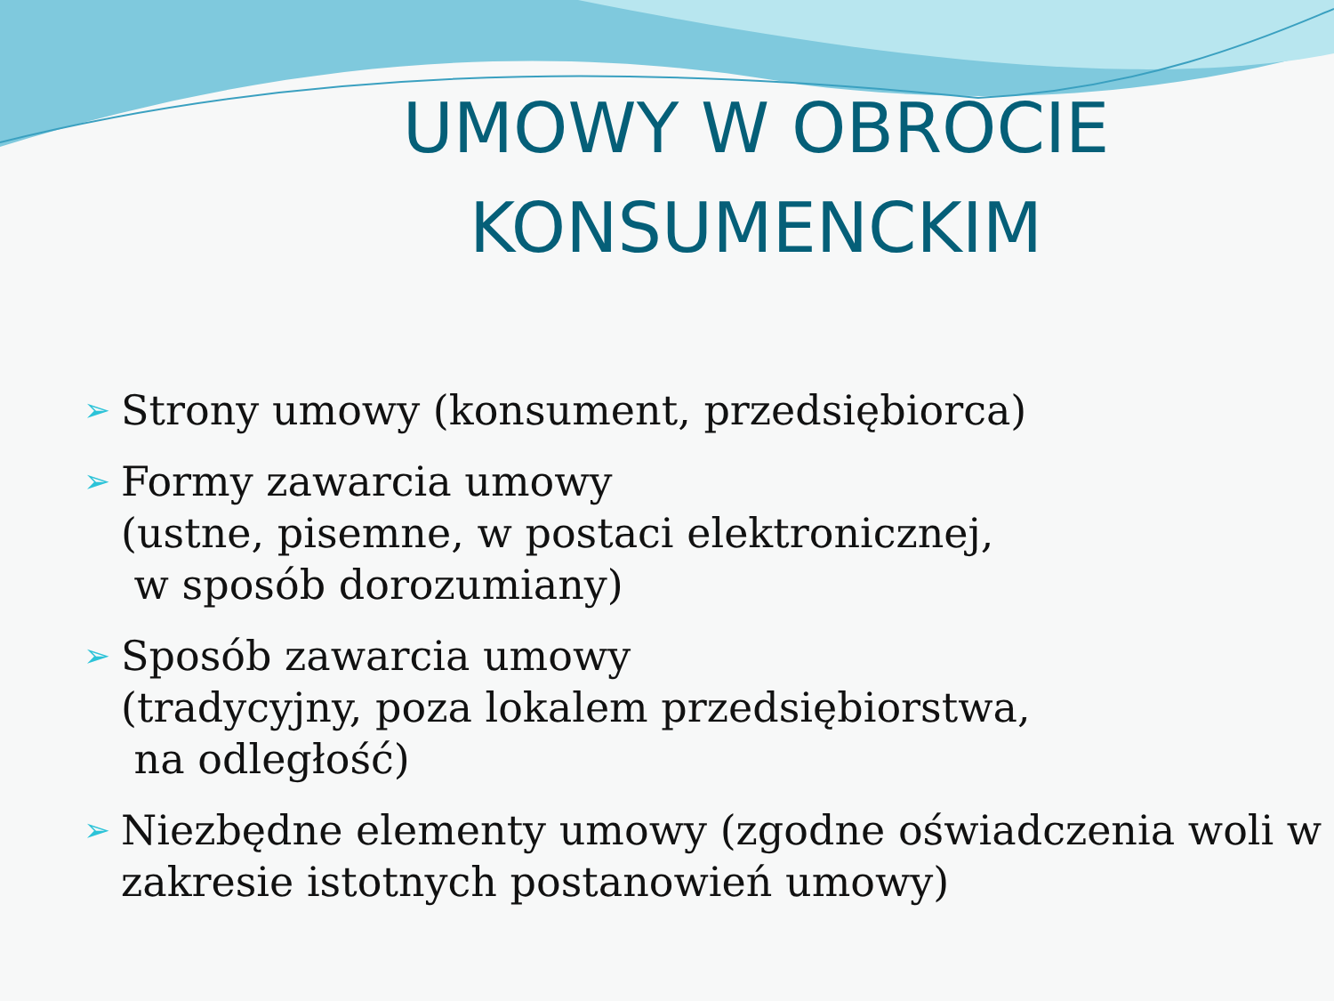UMOWY W OBROCIE KONSUMENCKIM
➢ Strony umowy (konsument, przedsiębiorca)
➢ Formy zawarcia umowy
(ustne, pisemne, w postaci elektronicznej,
w sposób dorozumiany)
➢ Sposób zawarcia umowy
(tradycyjny, poza lokalem przedsiębiorstwa,
na odległość)
➢ Niezbędne elementy umowy (zgodne oświadczenia woli w zakresie istotnych postanowień umowy)